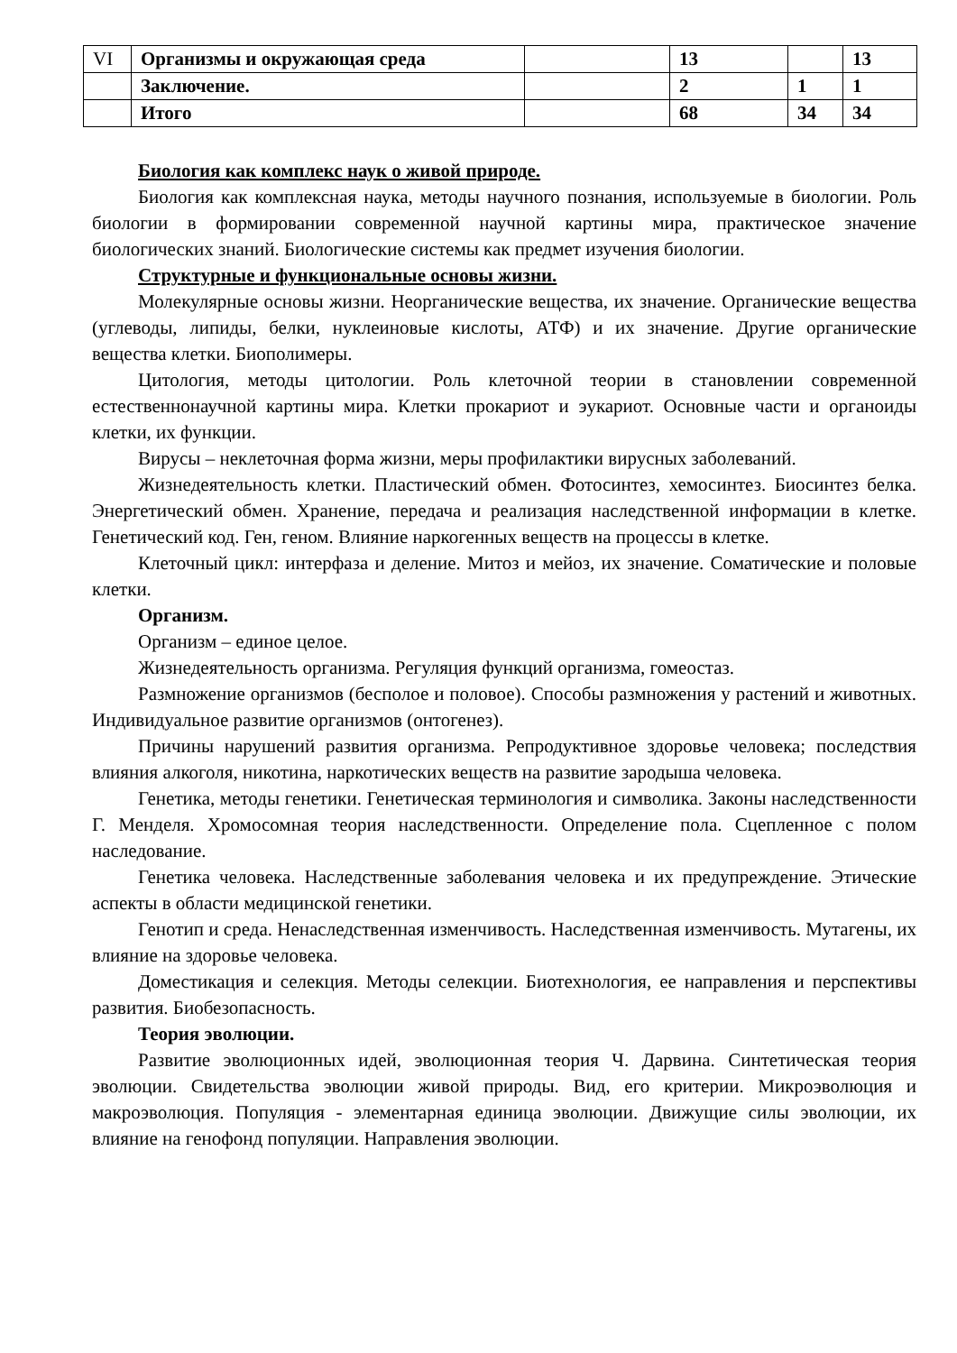| VI | Организмы и окружающая среда | | 13 | | 13 |
| | Заключение. | | 2 | 1 | 1 |
| | Итого | | 68 | 34 | 34 |
Биология как комплекс наук о живой природе.
Биология как комплексная наука, методы научного познания, используемые в биологии. Роль биологии в формировании современной научной картины мира, практическое значение биологических знаний. Биологические системы как предмет изучения биологии.
Структурные и функциональные основы жизни.
Молекулярные основы жизни. Неорганические вещества, их значение. Органические вещества (углеводы, липиды, белки, нуклеиновые кислоты, АТФ) и их значение. Другие органические вещества клетки. Биополимеры.
Цитология, методы цитологии. Роль клеточной теории в становлении современной естественнонаучной картины мира. Клетки прокариот и эукариот. Основные части и органоиды клетки, их функции.
Вирусы – неклеточная форма жизни, меры профилактики вирусных заболеваний.
Жизнедеятельность клетки. Пластический обмен. Фотосинтез, хемосинтез. Биосинтез белка. Энергетический обмен. Хранение, передача и реализация наследственной информации в клетке. Генетический код. Ген, геном. Влияние наркогенных веществ на процессы в клетке.
Клеточный цикл: интерфаза и деление. Митоз и мейоз, их значение. Соматические и половые клетки.
Организм.
Организм – единое целое.
Жизнедеятельность организма. Регуляция функций организма, гомеостаз.
Размножение организмов (бесполое и половое). Способы размножения у растений и животных. Индивидуальное развитие организмов (онтогенез).
Причины нарушений развития организма. Репродуктивное здоровье человека; последствия влияния алкоголя, никотина, наркотических веществ на развитие зародыша человека.
Генетика, методы генетики. Генетическая терминология и символика. Законы наследственности Г. Менделя. Хромосомная теория наследственности. Определение пола. Сцепленное с полом наследование.
Генетика человека. Наследственные заболевания человека и их предупреждение. Этические аспекты в области медицинской генетики.
Генотип и среда. Ненаследственная изменчивость. Наследственная изменчивость. Мутагены, их влияние на здоровье человека.
Доместикация и селекция. Методы селекции. Биотехнология, ее направления и перспективы развития. Биобезопасность.
Теория эволюции.
Развитие эволюционных идей, эволюционная теория Ч. Дарвина. Синтетическая теория эволюции. Свидетельства эволюции живой природы. Вид, его критерии. Микроэволюция и макроэволюция. Популяция - элементарная единица эволюции. Движущие силы эволюции, их влияние на генофонд популяции. Направления эволюции.